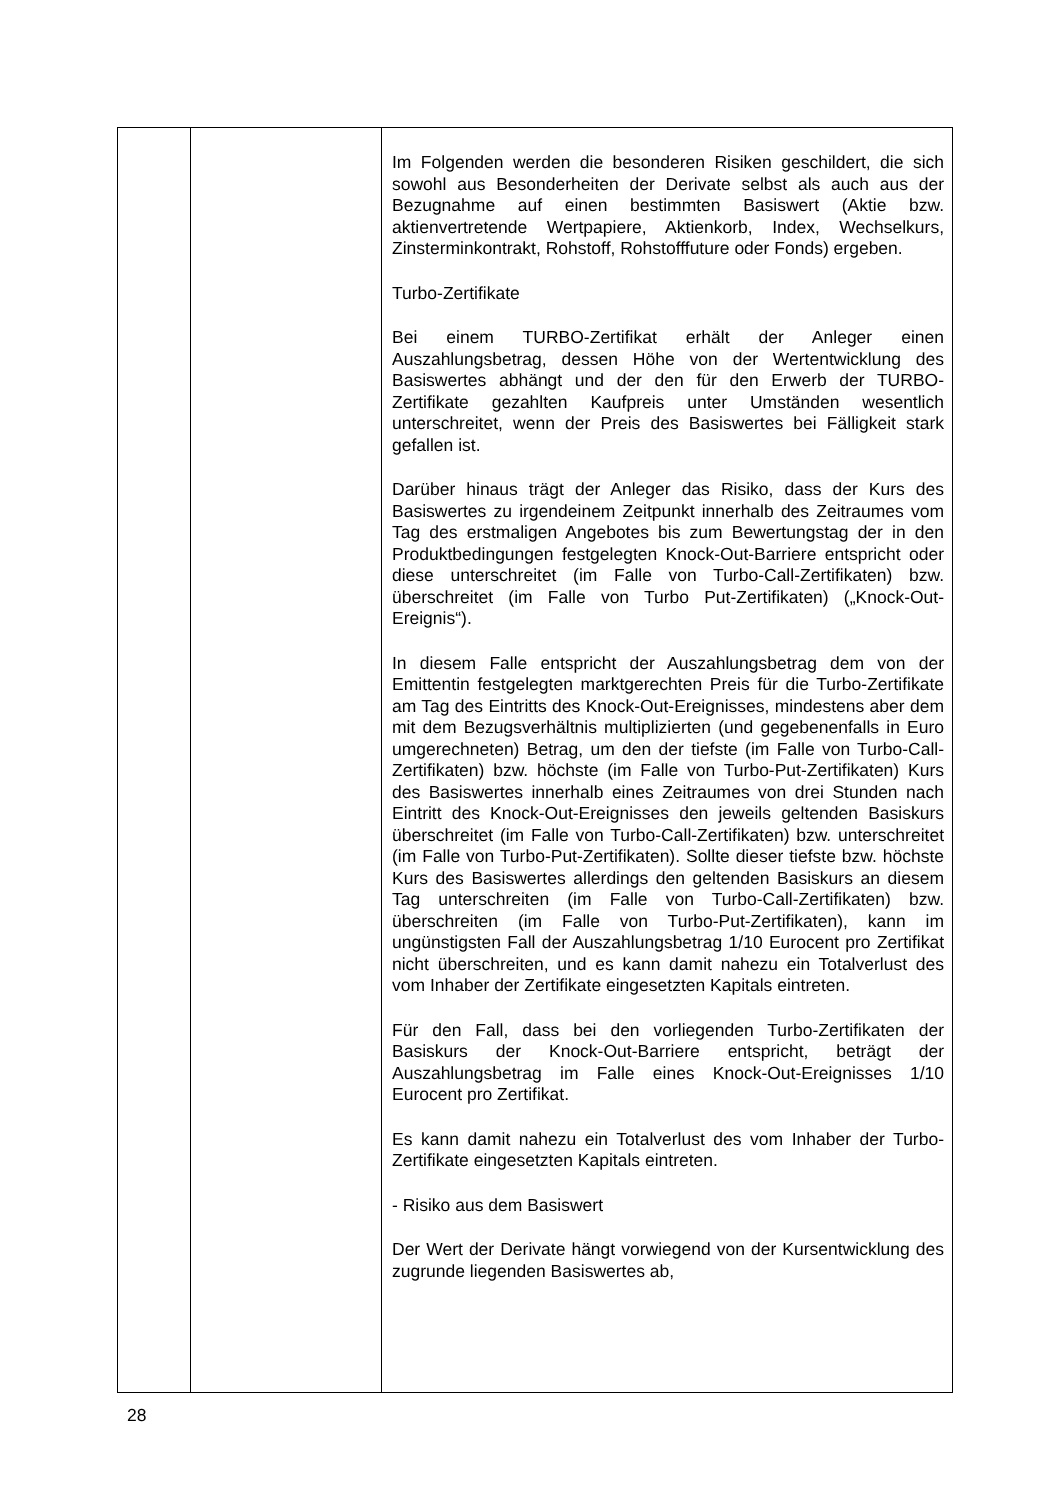| | | Im Folgenden werden die besonderen Risiken geschildert, die sich sowohl aus Besonderheiten der Derivate selbst als auch aus der Bezugnahme auf einen bestimmten Basiswert (Aktie bzw. aktienvertretende Wertpapiere, Aktienkorb, Index, Wechselkurs, Zinsterminkontrakt, Rohstoff, Rohstofffuture oder Fonds) ergeben. Turbo-Zertifikate Bei einem TURBO-Zertifikat erhält der Anleger einen Auszahlungsbetrag, dessen Höhe von der Wertentwicklung des Basiswertes abhängt und der den für den Erwerb der TURBO-Zertifikate gezahlten Kaufpreis unter Umständen wesentlich unterschreitet, wenn der Preis des Basiswertes bei Fälligkeit stark gefallen ist. Darüber hinaus trägt der Anleger das Risiko, dass der Kurs des Basiswertes zu irgendeinem Zeitpunkt innerhalb des Zeitraumes vom Tag des erstmaligen Angebotes bis zum Bewertungstag der in den Produktbedingungen festgelegten Knock-Out-Barriere entspricht oder diese unterschreitet (im Falle von Turbo-Call-Zertifikaten) bzw. überschreitet (im Falle von Turbo Put-Zertifikaten) („Knock-Out-Ereignis“). In diesem Falle entspricht der Auszahlungsbetrag dem von der Emittentin festgelegten marktgerechten Preis für die Turbo-Zertifikate am Tag des Eintritts des Knock-Out-Ereignisses, mindestens aber dem mit dem Bezugsverhältnis multiplizierten (und gegebenenfalls in Euro umgerechneten) Betrag, um den der tiefste (im Falle von Turbo-Call-Zertifikaten) bzw. höchste (im Falle von Turbo-Put-Zertifikaten) Kurs des Basiswertes innerhalb eines Zeitraumes von drei Stunden nach Eintritt des Knock-Out-Ereignisses den jeweils geltenden Basiskurs überschreitet (im Falle von Turbo-Call-Zertifikaten) bzw. unterschreitet (im Falle von Turbo-Put-Zertifikaten). Sollte dieser tiefste bzw. höchste Kurs des Basiswertes allerdings den geltenden Basiskurs an diesem Tag unterschreiten (im Falle von Turbo-Call-Zertifikaten) bzw. überschreiten (im Falle von Turbo-Put-Zertifikaten), kann im ungünstigsten Fall der Auszahlungsbetrag 1/10 Eurocent pro Zertifikat nicht überschreiten, und es kann damit nahezu ein Totalverlust des vom Inhaber der Zertifikate eingesetzten Kapitals eintreten. Für den Fall, dass bei den vorliegenden Turbo-Zertifikaten der Basiskurs der Knock-Out-Barriere entspricht, beträgt der Auszahlungsbetrag im Falle eines Knock-Out-Ereignisses 1/10 Eurocent pro Zertifikat. Es kann damit nahezu ein Totalverlust des vom Inhaber der Turbo-Zertifikate eingesetzten Kapitals eintreten. - Risiko aus dem Basiswert Der Wert der Derivate hängt vorwiegend von der Kursentwicklung des zugrunde liegenden Basiswertes ab, |
28